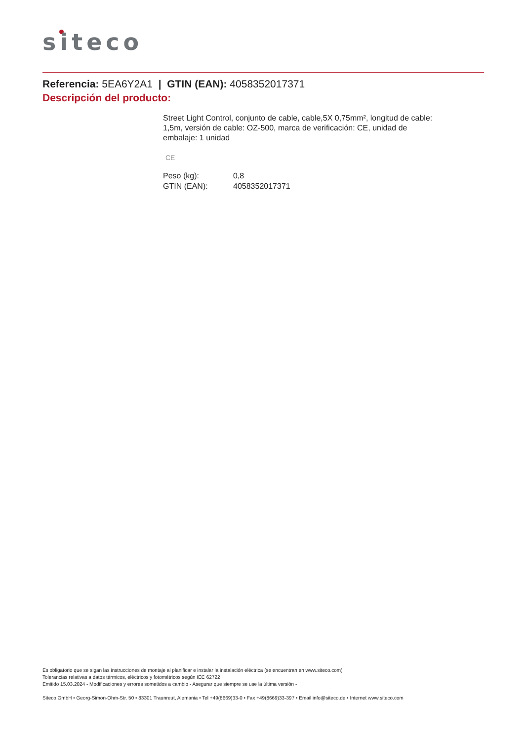siteco
Referencia: 5EA6Y2A1 | GTIN (EAN): 4058352017371
Descripción del producto:
Street Light Control, conjunto de cable, cable,5X 0,75mm², longitud de cable: 1,5m, versión de cable: OZ-500, marca de verificación: CE, unidad de embalaje: 1 unidad
CE
| Peso (kg): | 0,8 |
| GTIN (EAN): | 4058352017371 |
Es obligatorio que se sigan las instrucciones de montaje al planificar e instalar la instalación eléctrica (se encuentran en www.siteco.com)
Tolerancias relativas a datos térmicos, eléctricos y fotométricos según IEC 62722
Emitido 15.03.2024 - Modificaciones y errores sometidos a cambio - Asegurar que siempre se use la última versión -
Siteco GmbH • Georg-Simon-Ohm-Str. 50 • 83301 Traunreut, Alemania • Tel +49(8669)33-0 • Fax +49(8669)33-397 • Email info@siteco.de • Internet www.siteco.com